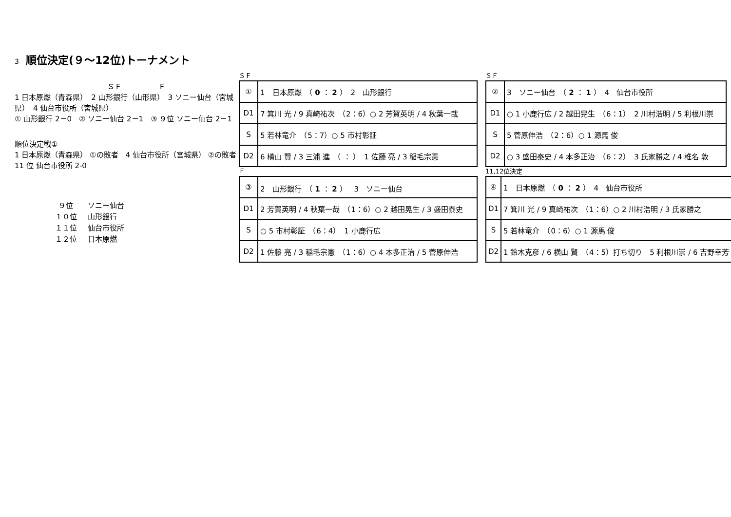3 順位決定(９～12位)トーナメント
ＳＦ　　　　　Ｆ
1 日本原燃（青森県）　2 山形銀行（山形県）　3 ソニー仙台（宮城県）　4 仙台市役所（宮城県）
① 山形銀行 2－0　② ソニー仙台 2－1　③ ９位 ソニー仙台 2－1
順位決定戦①
1 日本原燃（青森県） ①の敗者　4 仙台市役所（宮城県） ②の敗者
11 位 仙台市役所 2-0
９位 ソニー仙台
１０位 山形銀行
１１位 仙台市役所
１２位 日本原燃
ＳＦ
| ① | 1 日本原燃 （ 0 ： 2 ） 2 山形銀行 |
| D1 | 7 箕川 光 / 9 真崎祐次 （2：6）○ 2 芳賀英明 / 4 秋葉一哉 |
| S | 5 若林竜介 （5：7）○ 5 市村彰証 |
| D2 | 6 横山 賢 / 3 三浦 進 （ ： ） 1 佐藤 亮 / 3 稲毛宗憲 |
ＳＦ
| ② | 3 ソニー仙台 （ 2 ： 1 ） 4 仙台市役所 |
| D1 | ○ 1 小鹿行広 / 2 越田晃生 （6：1） 2 川村浩明 / 5 利根川崇 |
| S | 5 菅原伸浩 （2：6）○ 1 源馬 俊 |
| D2 | ○ 3 盛田泰史 / 4 本多正治 （6：2） 3 氏家勝之 / 4 椎名 敦 |
Ｆ
| ③ | 2 山形銀行 （ 1 ： 2 ） 3 ソニー仙台 |
| D1 | 2 芳賀英明 / 4 秋葉一哉 （1：6）○ 2 越田晃生 / 3 盛田泰史 |
| S | ○ 5 市村彰証 （6：4） 1 小鹿行広 |
| D2 | 1 佐藤 亮 / 3 稲毛宗憲 （1：6）○ 4 本多正治 / 5 菅原伸浩 |
11,12位決定
| ④ | 1 日本原燃 （ 0 ： 2 ） 4 仙台市役所 |
| D1 | 7 箕川 光 / 9 真崎祐次 （1：6）○ 2 川村浩明 / 3 氏家勝之 |
| S | 5 若林竜介 （0：6）○ 1 源馬 俊 |
| D2 | 1 鈴木克彦 / 6 横山 賢 （4：5）打ち切り 5 利根川崇 / 6 吉野幸芳 |